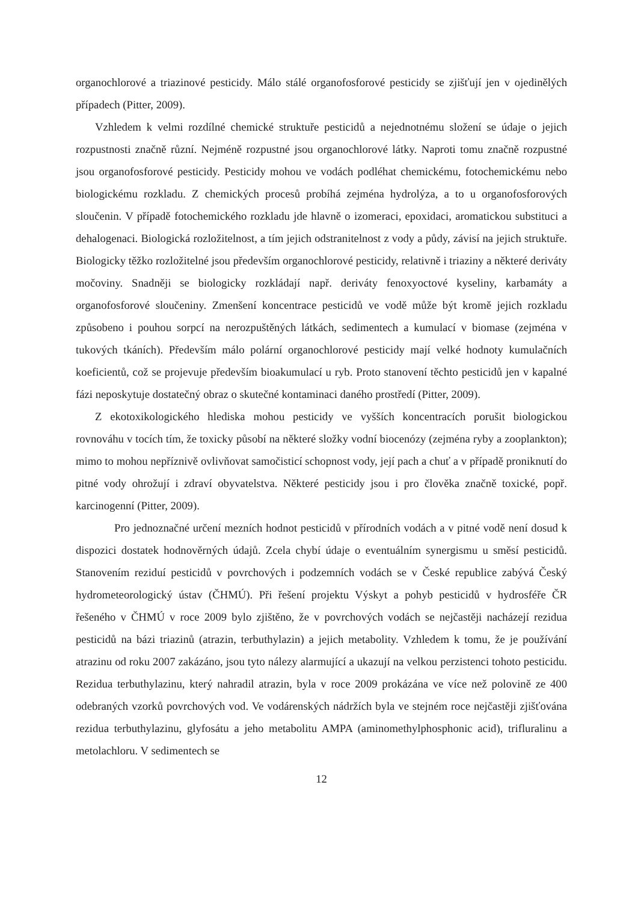organochlorové a triazinové pesticidy. Málo stálé organofosforové pesticidy se zjišťují jen v ojedinělých případech (Pitter, 2009).
Vzhledem k velmi rozdílné chemické struktuře pesticidů a nejednotnému složení se údaje o jejich rozpustnosti značně různí. Nejméně rozpustné jsou organochlorové látky. Naproti tomu značně rozpustné jsou organofosforové pesticidy. Pesticidy mohou ve vodách podléhat chemickému, fotochemickému nebo biologickému rozkladu. Z chemických procesů probíhá zejména hydrolýza, a to u organofosforových sloučenin. V případě fotochemického rozkladu jde hlavně o izomeraci, epoxidaci, aromatickou substituci a dehalogenaci. Biologická rozložitelnost, a tím jejich odstranitelnost z vody a půdy, závisí na jejich struktuře. Biologicky těžko rozložitelné jsou především organochlorové pesticidy, relativně i triaziny a některé deriváty močoviny. Snadněji se biologicky rozkládají např. deriváty fenoxyoctové kyseliny, karbamáty a organofosforové sloučeniny. Zmenšení koncentrace pesticidů ve vodě může být kromě jejich rozkladu způsobeno i pouhou sorpcí na nerozpuštěných látkách, sedimentech a kumulací v biomase (zejména v tukových tkáních). Především málo polární organochlorové pesticidy mají velké hodnoty kumulačních koeficientů, což se projevuje především bioakumulací u ryb. Proto stanovení těchto pesticidů jen v kapalné fázi neposkytuje dostatečný obraz o skutečné kontaminaci daného prostředí (Pitter, 2009).
Z ekotoxikologického hlediska mohou pesticidy ve vyšších koncentracích porušit biologickou rovnováhu v tocích tím, že toxicky působí na některé složky vodní biocenózy (zejména ryby a zooplankton); mimo to mohou nepříznivě ovlivňovat samočisticí schopnost vody, její pach a chuť a v případě proniknutí do pitné vody ohrožují i zdraví obyvatelstva. Některé pesticidy jsou i pro člověka značně toxické, popř. karcinogenní (Pitter, 2009).
Pro jednoznačné určení mezních hodnot pesticidů v přírodních vodách a v pitné vodě není dosud k dispozici dostatek hodnověrných údajů. Zcela chybí údaje o eventuálním synergismu u směsí pesticidů. Stanovením reziduí pesticidů v povrchových i podzemních vodách se v České republice zabývá Český hydrometeorologický ústav (ČHMÚ). Při řešení projektu Výskyt a pohyb pesticidů v hydrosféře ČR řešeného v ČHMÚ v roce 2009 bylo zjištěno, že v povrchových vodách se nejčastěji nacházejí rezidua pesticidů na bázi triazinů (atrazin, terbuthylazin) a jejich metabolity. Vzhledem k tomu, že je používání atrazinu od roku 2007 zakázáno, jsou tyto nálezy alarmující a ukazují na velkou perzistenci tohoto pesticidu. Rezidua terbuthylazinu, který nahradil atrazin, byla v roce 2009 prokázána ve více než polovině ze 400 odebraných vzorků povrchových vod. Ve vodárenských nádržích byla ve stejném roce nejčastěji zjišťována rezidua terbuthylazinu, glyfosátu a jeho metabolitu AMPA (aminomethylphosphonic acid), trifluralinu a metolachloru. V sedimentech se
12